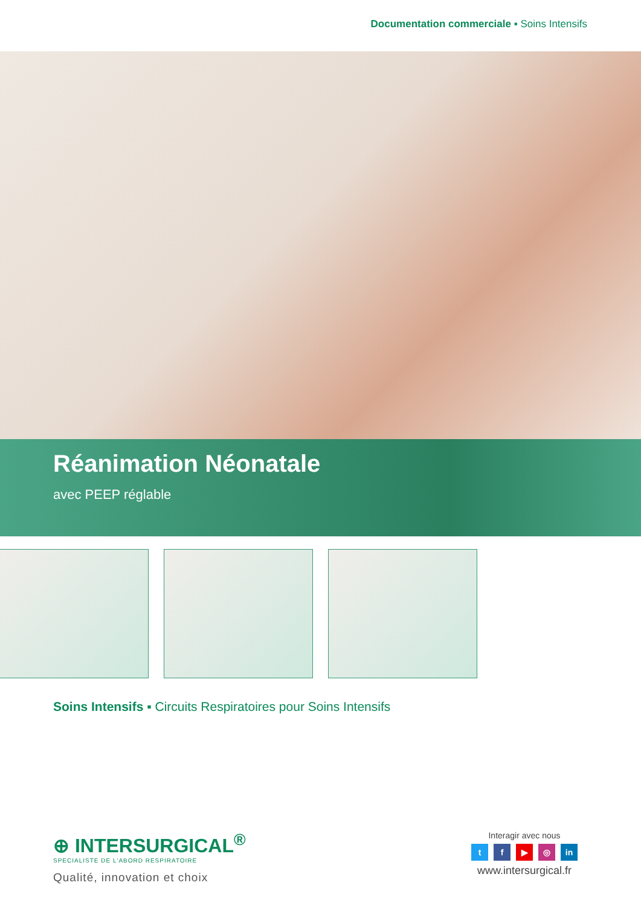Documentation commerciale ▪ Soins Intensifs
Réanimation Néonatale
avec PEEP réglable
Soins Intensifs ▪ Circuits Respiratoires pour Soins Intensifs
⊕ INTERSURGICAL<sup>®</sup>
SPECIALISTE DE L'ABORD RESPIRATOIRE
Qualité, innovation et choix
Interagir avec nous
tf ▶ ◎ in
www.intersurgical.fr